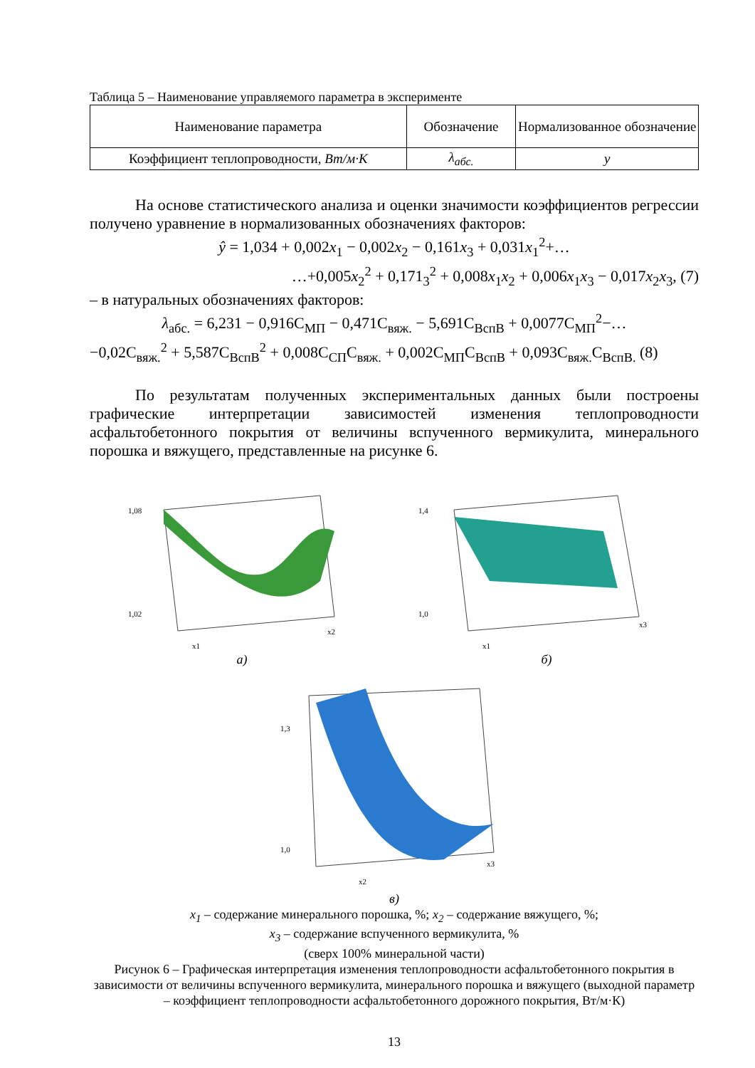Таблица 5 – Наименование управляемого параметра в эксперименте
| Наименование параметра | Обозначение | Нормализованное обозначение |
| --- | --- | --- |
| Коэффициент теплопроводности, Вт/м·К | λ<sub>абс.</sub> | y |
На основе статистического анализа и оценки значимости коэффициентов регрессии получено уравнение в нормализованных обозначениях факторов:
ŷ = 1,034 + 0,002x<sub>1</sub> − 0,002x<sub>2</sub> − 0,161x<sub>3</sub> + 0,031x<sub>1</sub><sup>2</sup>+…
…+0,005x<sub>2</sub><sup>2</sup> + 0,171<sub>3</sub><sup>2</sup> + 0,008x<sub>1</sub>x<sub>2</sub> + 0,006x<sub>1</sub>x<sub>3</sub> − 0,017x<sub>2</sub>x<sub>3</sub>, (7)
– в натуральных обозначениях факторов:
λ<sub>абс.</sub> = 6,231 − 0,916C<sub>МП</sub> − 0,471C<sub>вяж.</sub> − 5,691C<sub>ВспВ</sub> + 0,0077C<sub>МП</sub><sup>2</sup>−…
−0,02C<sub>вяж.</sub><sup>2</sup> + 5,587C<sub>ВспВ</sub><sup>2</sup> + 0,008C<sub>СП</sub>C<sub>вяж.</sub> + 0,002C<sub>МП</sub>C<sub>ВспВ</sub> + 0,093C<sub>вяж.</sub>C<sub>ВспВ.</sub> (8)
По результатам полученных экспериментальных данных были построены графические интерпретации зависимостей изменения теплопроводности асфальтобетонного покрытия от величины вспученного вермикулита, минерального порошка и вяжущего, представленные на рисунке 6.
1,08
1,02
x1
x2
1,4
1,0
x1
x3
а) б)
1,3
1,0
x2
x3
в)
x<sub>1</sub> – содержание минерального порошка, %; x<sub>2</sub> – содержание вяжущего, %;
x<sub>3</sub> – содержание вспученного вермикулита, %
(сверх 100% минеральной части)
Рисунок 6 – Графическая интерпретация изменения теплопроводности асфальтобетонного покрытия в зависимости от величины вспученного вермикулита, минерального порошка и вяжущего (выходной параметр – коэффициент теплопроводности асфальтобетонного дорожного покрытия, Вт/м·К)
13